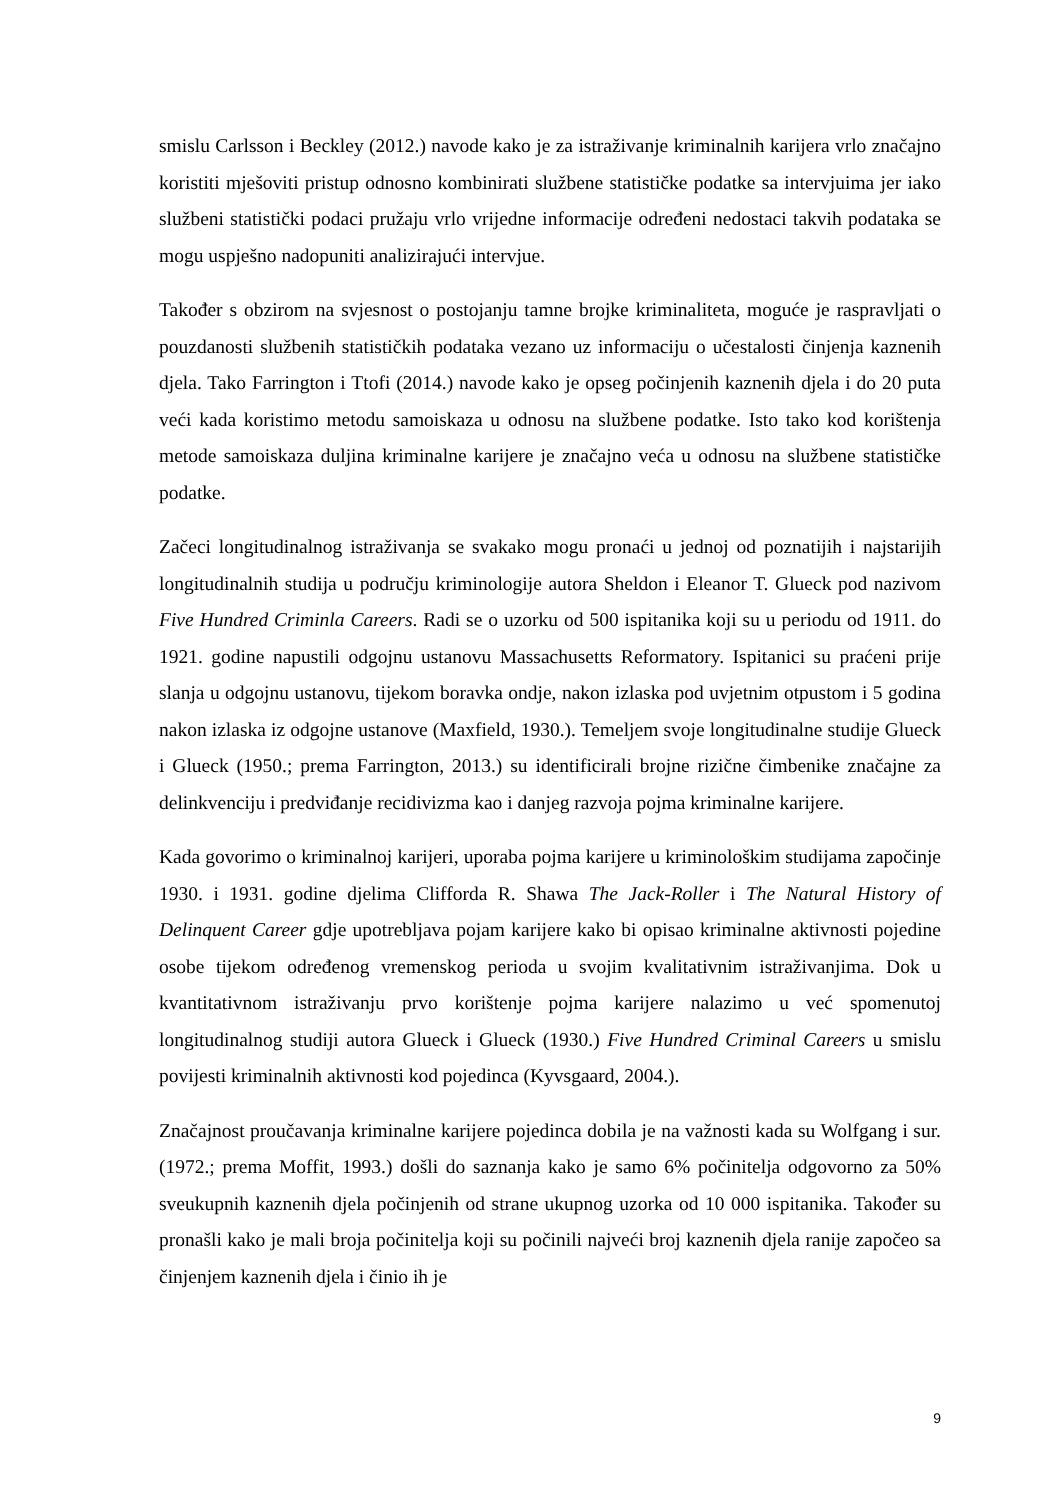smislu Carlsson i Beckley (2012.) navode kako je za istraživanje kriminalnih karijera vrlo značajno koristiti mješoviti pristup odnosno kombinirati službene statističke podatke sa intervjuima jer iako službeni statistički podaci pružaju vrlo vrijedne informacije određeni nedostaci takvih podataka se mogu uspješno nadopuniti analizirajući intervjue.
Također s obzirom na svjesnost o postojanju tamne brojke kriminaliteta, moguće je raspravljati o pouzdanosti službenih statističkih podataka vezano uz informaciju o učestalosti činjenja kaznenih djela. Tako Farrington i Ttofi (2014.) navode kako je opseg počinjenih kaznenih djela i do 20 puta veći kada koristimo metodu samoiskaza u odnosu na službene podatke. Isto tako kod korištenja metode samoiskaza duljina kriminalne karijere je značajno veća u odnosu na službene statističke podatke.
Začeci longitudinalnog istraživanja se svakako mogu pronaći u jednoj od poznatijih i najstarijih longitudinalnih studija u području kriminologije autora Sheldon i Eleanor T. Glueck pod nazivom Five Hundred Criminla Careers. Radi se o uzorku od 500 ispitanika koji su u periodu od 1911. do 1921. godine napustili odgojnu ustanovu Massachusetts Reformatory. Ispitanici su praćeni prije slanja u odgojnu ustanovu, tijekom boravka ondje, nakon izlaska pod uvjetnim otpustom i 5 godina nakon izlaska iz odgojne ustanove (Maxfield, 1930.). Temeljem svoje longitudinalne studije Glueck i Glueck (1950.; prema Farrington, 2013.) su identificirali brojne rizične čimbenike značajne za delinkvenciju i predviđanje recidivizma kao i danjeg razvoja pojma kriminalne karijere.
Kada govorimo o kriminalnoj karijeri, uporaba pojma karijere u kriminološkim studijama započinje 1930. i 1931. godine djelima Clifforda R. Shawa The Jack-Roller i The Natural History of Delinquent Career gdje upotrebljava pojam karijere kako bi opisao kriminalne aktivnosti pojedine osobe tijekom određenog vremenskog perioda u svojim kvalitativnim istraživanjima. Dok u kvantitativnom istraživanju prvo korištenje pojma karijere nalazimo u već spomenutoj longitudinalnog studiji autora Glueck i Glueck (1930.) Five Hundred Criminal Careers u smislu povijesti kriminalnih aktivnosti kod pojedinca (Kyvsgaard, 2004.).
Značajnost proučavanja kriminalne karijere pojedinca dobila je na važnosti kada su Wolfgang i sur. (1972.; prema Moffit, 1993.) došli do saznanja kako je samo 6% počinitelja odgovorno za 50% sveukupnih kaznenih djela počinjenih od strane ukupnog uzorka od 10 000 ispitanika. Također su pronašli kako je mali broja počinitelja koji su počinili najveći broj kaznenih djela ranije započeo sa činjenjem kaznenih djela i činio ih je
9